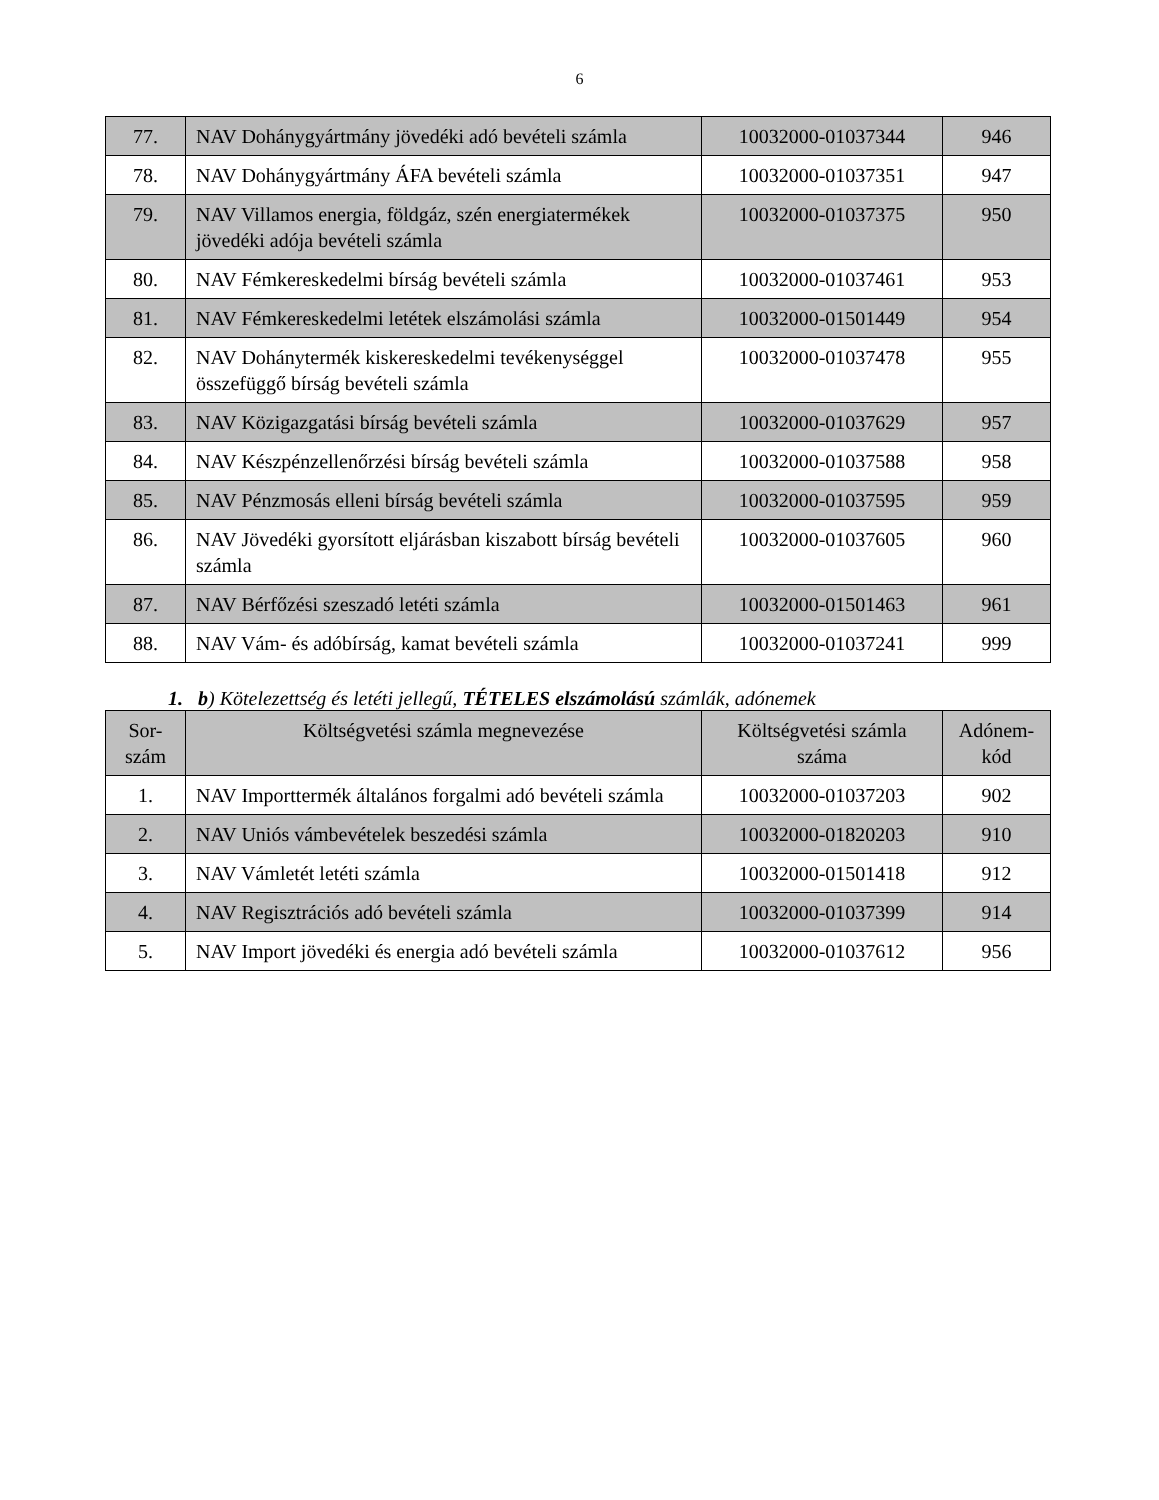6
| 77. | NAV Dohánygyártmány jövedéki adó bevételi számla | 10032000-01037344 | 946 |
| 78. | NAV Dohánygyártmány ÁFA bevételi számla | 10032000-01037351 | 947 |
| 79. | NAV Villamos energia, földgáz, szén energiatermékek jövedéki adója bevételi számla | 10032000-01037375 | 950 |
| 80. | NAV Fémkereskedelmi bírság bevételi számla | 10032000-01037461 | 953 |
| 81. | NAV Fémkereskedelmi letétek elszámolási számla | 10032000-01501449 | 954 |
| 82. | NAV Dohánytermék kiskereskedelmi tevékenységgel összefüggő bírság bevételi számla | 10032000-01037478 | 955 |
| 83. | NAV Közigazgatási bírság bevételi számla | 10032000-01037629 | 957 |
| 84. | NAV Készpénzellenőrzési bírság bevételi számla | 10032000-01037588 | 958 |
| 85. | NAV Pénzmosás elleni bírság bevételi számla | 10032000-01037595 | 959 |
| 86. | NAV Jövedéki gyorsított eljárásban kiszabott bírság bevételi számla | 10032000-01037605 | 960 |
| 87. | NAV Bérfőzési szeszadó letéti számla | 10032000-01501463 | 961 |
| 88. | NAV Vám- és adóbírság, kamat bevételi számla | 10032000-01037241 | 999 |
1. b) Kötelezettség és letéti jellegű, TÉTELES elszámolású számlák, adónemek
| Sor- szám | Költségvetési számla megnevezése | Költségvetési számla száma | Adónem- kód |
| --- | --- | --- | --- |
| 1. | NAV Importtermék általános forgalmi adó bevételi számla | 10032000-01037203 | 902 |
| 2. | NAV Uniós vámbevételek beszedési számla | 10032000-01820203 | 910 |
| 3. | NAV Vámletét letéti számla | 10032000-01501418 | 912 |
| 4. | NAV Regisztrációs adó bevételi számla | 10032000-01037399 | 914 |
| 5. | NAV Import jövedéki és energia adó bevételi számla | 10032000-01037612 | 956 |